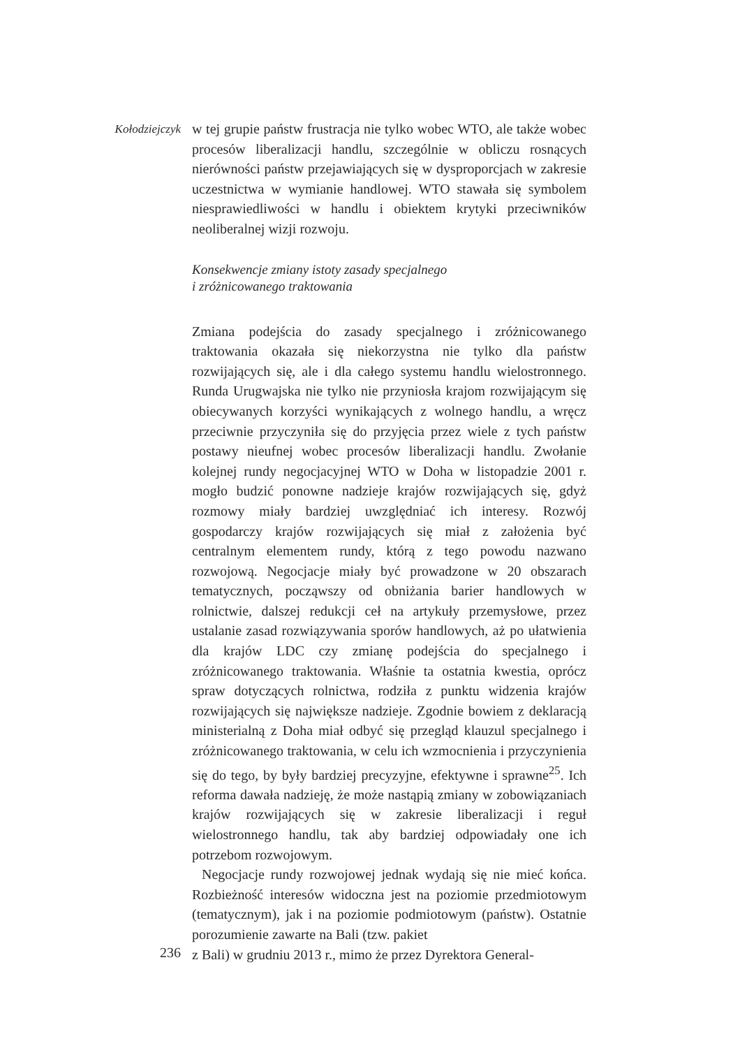Kołodziejczyk
w tej grupie państw frustracja nie tylko wobec WTO, ale także wobec procesów liberalizacji handlu, szczególnie w obliczu rosnących nierówności państw przejawiających się w dysproporcjach w zakresie uczestnictwa w wymianie handlowej. WTO stawała się symbolem niesprawiedliwości w handlu i obiektem krytyki przeciwników neoliberalnej wizji rozwoju.
Konsekwencje zmiany istoty zasady specjalnego
i zróżnicowanego traktowania
Zmiana podejścia do zasady specjalnego i zróżnicowanego traktowania okazała się niekorzystna nie tylko dla państw rozwijających się, ale i dla całego systemu handlu wielostronnego. Runda Urugwajska nie tylko nie przyniosła krajom rozwijającym się obiecywanych korzyści wynikających z wolnego handlu, a wręcz przeciwnie przyczyniła się do przyjęcia przez wiele z tych państw postawy nieufnej wobec procesów liberalizacji handlu. Zwołanie kolejnej rundy negocjacyjnej WTO w Doha w listopadzie 2001 r. mogło budzić ponowne nadzieje krajów rozwijających się, gdyż rozmowy miały bardziej uwzględniać ich interesy. Rozwój gospodarczy krajów rozwijających się miał z założenia być centralnym elementem rundy, którą z tego powodu nazwano rozwojową. Negocjacje miały być prowadzone w 20 obszarach tematycznych, począwszy od obniżania barier handlowych w rolnictwie, dalszej redukcji ceł na artykuły przemysłowe, przez ustalanie zasad rozwiązywania sporów handlowych, aż po ułatwienia dla krajów LDC czy zmianę podejścia do specjalnego i zróżnicowanego traktowania. Właśnie ta ostatnia kwestia, oprócz spraw dotyczących rolnictwa, rodziła z punktu widzenia krajów rozwijających się największe nadzieje. Zgodnie bowiem z deklaracją ministerialną z Doha miał odbyć się przegląd klauzul specjalnego i zróżnicowanego traktowania, w celu ich wzmocnienia i przyczynienia się do tego, by były bardziej precyzyjne, efektywne i sprawne<sup>25</sup>. Ich reforma dawała nadzieję, że może nastąpią zmiany w zobowiązaniach krajów rozwijających się w zakresie liberalizacji i reguł wielostronnego handlu, tak aby bardziej odpowiadały one ich potrzebom rozwojowym.
Negocjacje rundy rozwojowej jednak wydają się nie mieć końca. Rozbieżność interesów widoczna jest na poziomie przedmiotowym (tematycznym), jak i na poziomie podmiotowym (państw). Ostatnie porozumienie zawarte na Bali (tzw. pakiet
236
z Bali) w grudniu 2013 r., mimo że przez Dyrektora General-